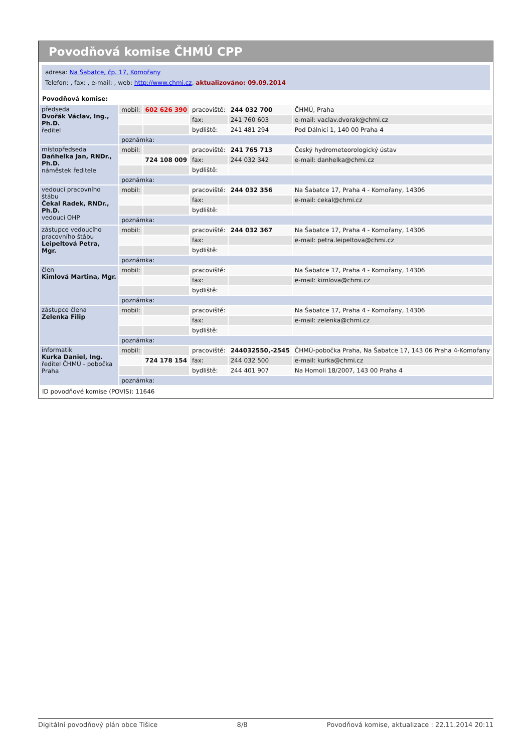Povodňová komise ČHMÚ CPP
adresa: Na Šabatce, čp. 17, Komořany
Telefon: , fax: , e-mail: , web: http://www.chmi.cz, aktualizováno: 09.09.2014
Povodňová komise:
| předseda Dvořák Václav, Ing., Ph.D. ředitel | mobil: | 602 626 390 | pracoviště: | 244 032 700 | ČHMÚ, Praha |
| | | | fax: | 241 760 603 | e-mail: vaclav.dvorak@chmi.cz |
| | | | bydliště: | 241 481 294 | Pod Dálnicí 1, 140 00 Praha 4 |
| | poznámka: | | | | |
| místopředseda Daňhelka Jan, RNDr., Ph.D. náměstek ředitele | mobil: | | pracoviště: | 241 765 713 | Český hydrometeorologický ústav |
| | | 724 108 009 | fax: | 244 032 342 | e-mail: danhelka@chmi.cz |
| | | | bydliště: | | |
| | poznámka: | | | | |
| vedoucí pracovního štábu Čekal Radek, RNDr., Ph.D. vedoucí OHP | mobil: | | pracoviště: | 244 032 356 | Na Šabatce 17, Praha 4 - Komořany, 14306 |
| | | | fax: | | e-mail: cekal@chmi.cz |
| | | | bydliště: | | |
| | poznámka: | | | | |
| zástupce vedoucího pracovního štábu Leipeltová Petra, Mgr. | mobil: | | pracoviště: | 244 032 367 | Na Šabatce 17, Praha 4 - Komořany, 14306 |
| | | | fax: | | e-mail: petra.leipeltova@chmi.cz |
| | | | bydliště: | | |
| | poznámka: | | | | |
| člen Kimlová Martina, Mgr. | mobil: | | pracoviště: | | Na Šabatce 17, Praha 4 - Komořany, 14306 |
| | | | fax: | | e-mail: kimlova@chmi.cz |
| | | | bydliště: | | |
| | poznámka: | | | | |
| zástupce člena Zelenka Filip | mobil: | | pracoviště: | | Na Šabatce 17, Praha 4 - Komořany, 14306 |
| | | | fax: | | e-mail: zelenka@chmi.cz |
| | | | bydliště: | | |
| | poznámka: | | | | |
| informatik Kurka Daniel, Ing. ředitel ČHMÚ - pobočka Praha | mobil: | | pracoviště: | 244032550,-2545 | ČHMÚ-pobočka Praha, Na Šabatce 17, 143 06 Praha 4-Komořany |
| | | 724 178 154 | fax: | 244 032 500 | e-mail: kurka@chmi.cz |
| | | | bydliště: | 244 401 907 | Na Homoli 18/2007, 143 00 Praha 4 |
| | poznámka: | | | | |
ID povodňové komise (POVIS): 11646
Digitální povodňový plán obce Tišice 8/8 Povodňová komise, aktualizace : 22.11.2014 20:11